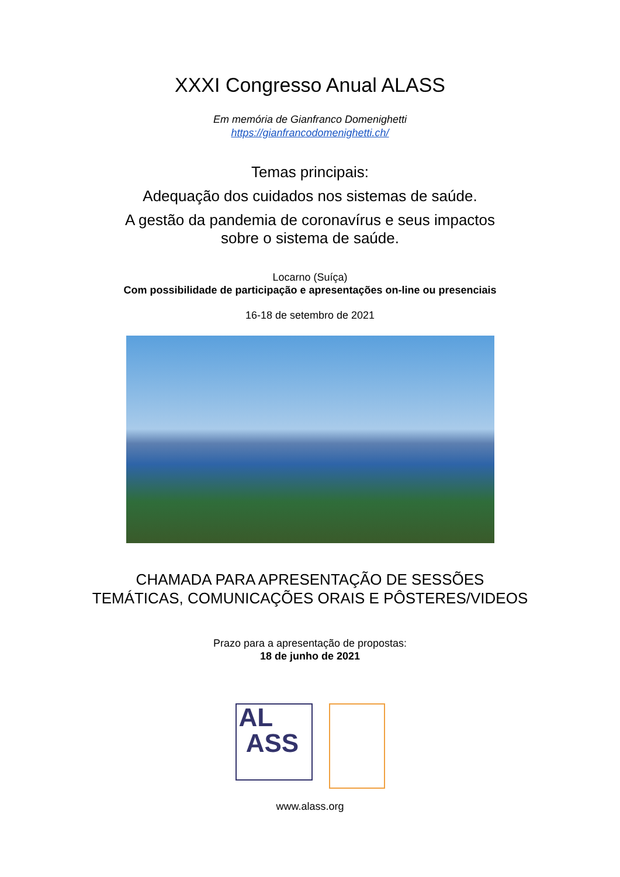XXXI Congresso Anual ALASS
Em memória de Gianfranco Domenighetti
https://gianfrancodomenighetti.ch/
Temas principais:
Adequação dos cuidados nos sistemas de saúde.
A gestão da pandemia de coronavírus e seus impactos
sobre o sistema de saúde.
Locarno (Suíça)
Com possibilidade de participação e apresentações on-line ou presenciais
16-18 de setembro de 2021
CHAMADA PARA APRESENTAÇÃO DE SESSÕES
TEMÁTICAS, COMUNICAÇÕES ORAIS E PÔSTERES/VIDEOS
Prazo para a apresentação de propostas:
18 de junho de 2021
AL
ASS
www.alass.org